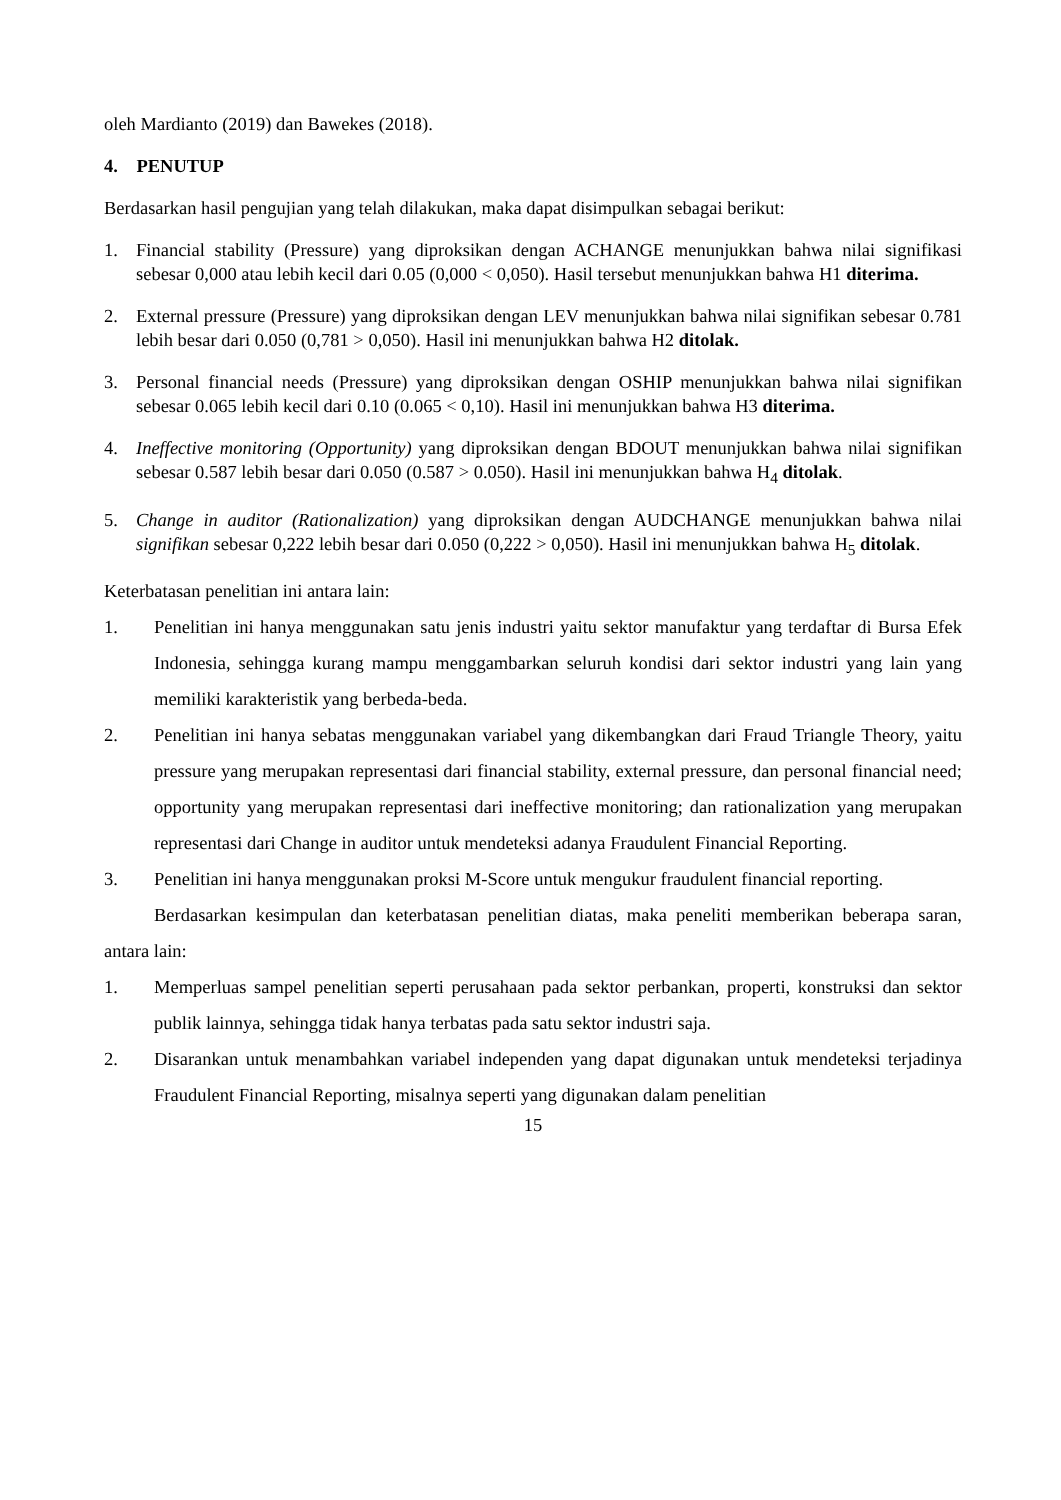oleh Mardianto (2019) dan Bawekes (2018).
4. PENUTUP
Berdasarkan hasil pengujian yang telah dilakukan, maka dapat disimpulkan sebagai berikut:
1. Financial stability (Pressure) yang diproksikan dengan ACHANGE menunjukkan bahwa nilai signifikasi sebesar 0,000 atau lebih kecil dari 0.05 (0,000 < 0,050). Hasil tersebut menunjukkan bahwa H1 diterima.
2. External pressure (Pressure) yang diproksikan dengan LEV menunjukkan bahwa nilai signifikan sebesar 0.781 lebih besar dari 0.050 (0,781 > 0,050). Hasil ini menunjukkan bahwa H2 ditolak.
3. Personal financial needs (Pressure) yang diproksikan dengan OSHIP menunjukkan bahwa nilai signifikan sebesar 0.065 lebih kecil dari 0.10 (0.065 < 0,10). Hasil ini menunjukkan bahwa H3 diterima.
4. Ineffective monitoring (Opportunity) yang diproksikan dengan BDOUT menunjukkan bahwa nilai signifikan sebesar 0.587 lebih besar dari 0.050 (0.587 > 0.050). Hasil ini menunjukkan bahwa H<sub>4</sub> ditolak.
5. Change in auditor (Rationalization) yang diproksikan dengan AUDCHANGE menunjukkan bahwa nilai signifikan sebesar 0,222 lebih besar dari 0.050 (0,222 > 0,050). Hasil ini menunjukkan bahwa H<sub>5</sub> ditolak.
Keterbatasan penelitian ini antara lain:
1. Penelitian ini hanya menggunakan satu jenis industri yaitu sektor manufaktur yang terdaftar di Bursa Efek Indonesia, sehingga kurang mampu menggambarkan seluruh kondisi dari sektor industri yang lain yang memiliki karakteristik yang berbeda-beda.
2. Penelitian ini hanya sebatas menggunakan variabel yang dikembangkan dari Fraud Triangle Theory, yaitu pressure yang merupakan representasi dari financial stability, external pressure, dan personal financial need; opportunity yang merupakan representasi dari ineffective monitoring; dan rationalization yang merupakan representasi dari Change in auditor untuk mendeteksi adanya Fraudulent Financial Reporting.
3. Penelitian ini hanya menggunakan proksi M-Score untuk mengukur fraudulent financial reporting.
Berdasarkan kesimpulan dan keterbatasan penelitian diatas, maka peneliti memberikan beberapa saran, antara lain:
1. Memperluas sampel penelitian seperti perusahaan pada sektor perbankan, properti, konstruksi dan sektor publik lainnya, sehingga tidak hanya terbatas pada satu sektor industri saja.
2. Disarankan untuk menambahkan variabel independen yang dapat digunakan untuk mendeteksi terjadinya Fraudulent Financial Reporting, misalnya seperti yang digunakan dalam penelitian
15